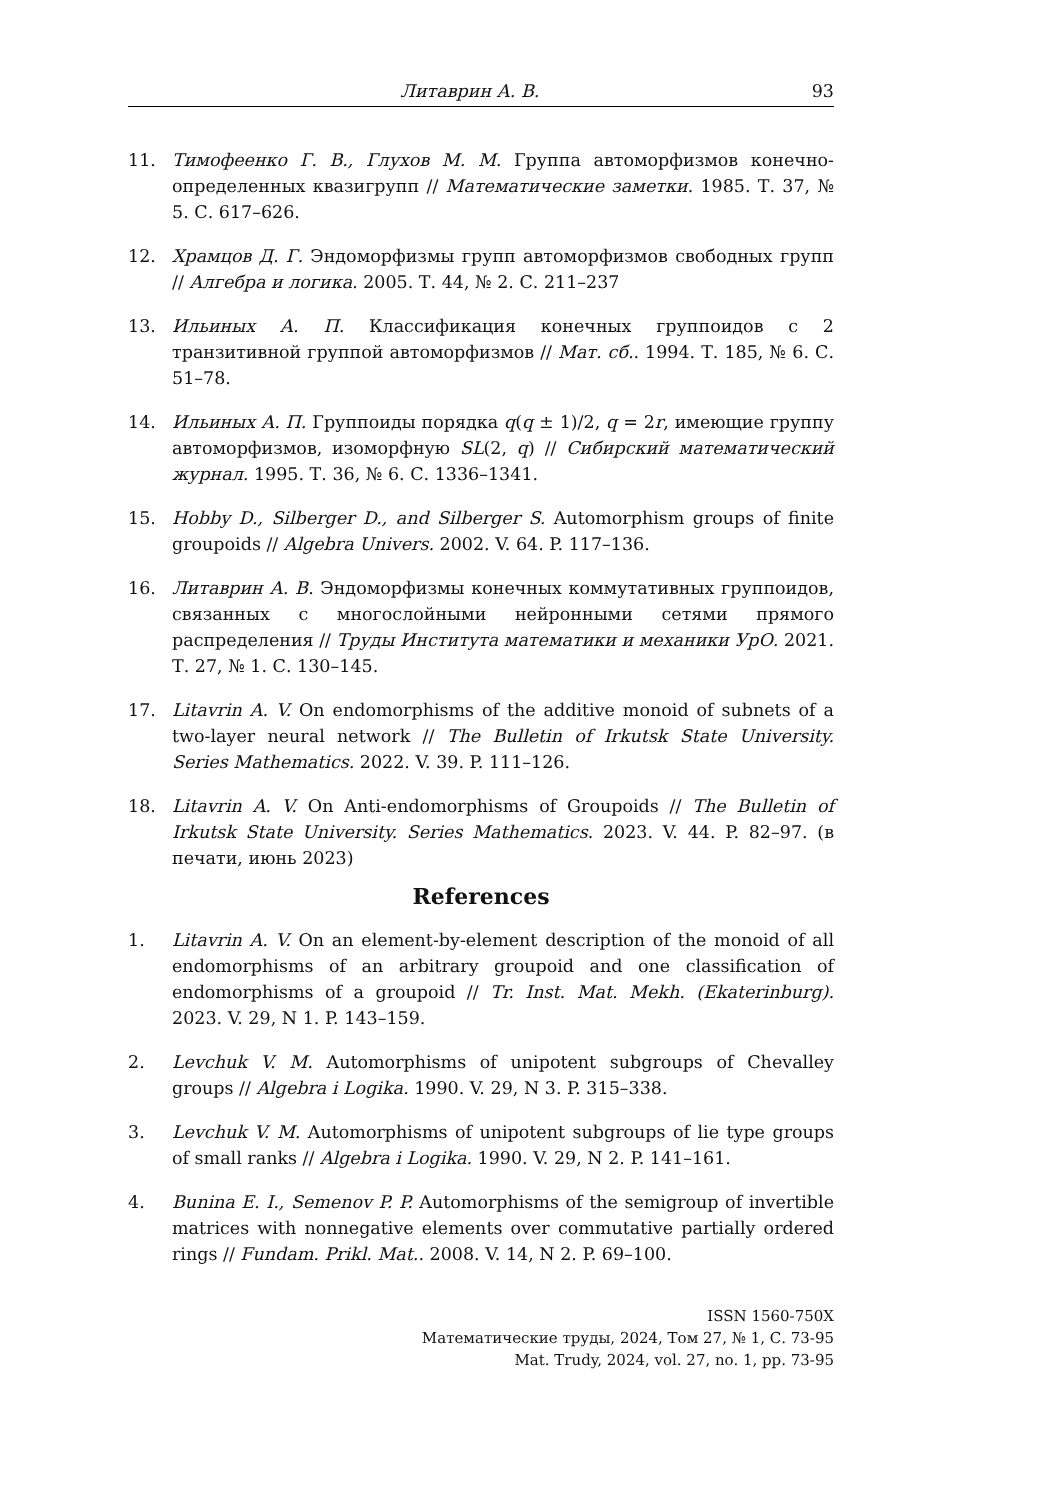Литаврин А. В. 93
11. Тимофеенко Г. В., Глухов М. М. Группа автоморфизмов конечно-определенных квазигрупп // Математические заметки. 1985. Т. 37, № 5. С. 617–626.
12. Храмцов Д. Г. Эндоморфизмы групп автоморфизмов свободных групп // Алгебра и логика. 2005. Т. 44, № 2. С. 211–237
13. Ильиных А. П. Классификация конечных группоидов с 2 транзитивной группой автоморфизмов // Мат. сб.. 1994. Т. 185, № 6. С. 51–78.
14. Ильиных А. П. Группоиды порядка q(q ± 1)/2, q = 2r, имеющие группу автоморфизмов, изоморфную SL(2, q) // Сибирский математический журнал. 1995. Т. 36, № 6. С. 1336–1341.
15. Hobby D., Silberger D., and Silberger S. Automorphism groups of finite groupoids // Algebra Univers. 2002. V. 64. P. 117–136.
16. Литаврин А. В. Эндоморфизмы конечных коммутативных группоидов, связанных с многослойными нейронными сетями прямого распределения // Труды Института математики и механики УрО. 2021. Т. 27, № 1. С. 130–145.
17. Litavrin A. V. On endomorphisms of the additive monoid of subnets of a two-layer neural network // The Bulletin of Irkutsk State University. Series Mathematics. 2022. V. 39. P. 111–126.
18. Litavrin A. V. On Anti-endomorphisms of Groupoids // The Bulletin of Irkutsk State University. Series Mathematics. 2023. V. 44. P. 82–97. (в печати, июнь 2023)
References
1. Litavrin A. V. On an element-by-element description of the monoid of all endomorphisms of an arbitrary groupoid and one classification of endomorphisms of a groupoid // Tr. Inst. Mat. Mekh. (Ekaterinburg). 2023. V. 29, N 1. P. 143–159.
2. Levchuk V. M. Automorphisms of unipotent subgroups of Chevalley groups // Algebra i Logika. 1990. V. 29, N 3. P. 315–338.
3. Levchuk V. M. Automorphisms of unipotent subgroups of lie type groups of small ranks // Algebra i Logika. 1990. V. 29, N 2. P. 141–161.
4. Bunina E. I., Semenov P. P. Automorphisms of the semigroup of invertible matrices with nonnegative elements over commutative partially ordered rings // Fundam. Prikl. Mat.. 2008. V. 14, N 2. P. 69–100.
ISSN 1560-750X
Математические труды, 2024, Том 27, № 1, С. 73-95
Mat. Trudy, 2024, vol. 27, no. 1, pp. 73-95